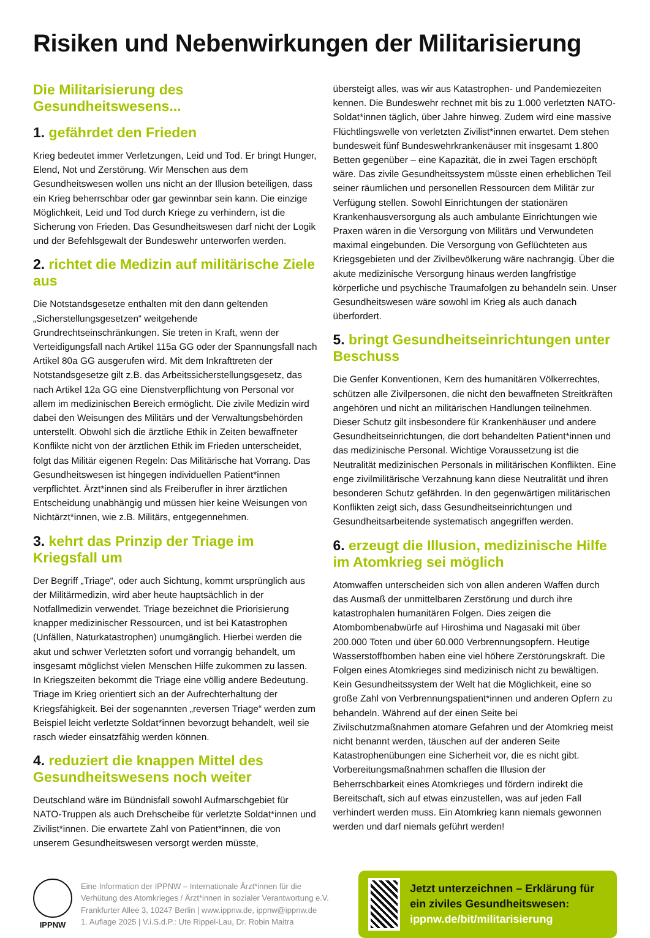Risiken und Nebenwirkungen der Militarisierung
Die Militarisierung des Gesundheitswesens...
1. gefährdet den Frieden
Krieg bedeutet immer Verletzungen, Leid und Tod. Er bringt Hunger, Elend, Not und Zerstörung. Wir Menschen aus dem Gesundheitswesen wollen uns nicht an der Illusion beteiligen, dass ein Krieg beherrschbar oder gar gewinnbar sein kann. Die einzige Möglichkeit, Leid und Tod durch Kriege zu verhindern, ist die Sicherung von Frieden. Das Gesundheitswesen darf nicht der Logik und der Befehlsgewalt der Bundeswehr unterworfen werden.
2. richtet die Medizin auf militärische Ziele aus
Die Notstandsgesetze enthalten mit den dann geltenden „Sicherstellungsgesetzen“ weitgehende Grundrechtseinschränkungen. Sie treten in Kraft, wenn der Verteidigungsfall nach Artikel 115a GG oder der Spannungsfall nach Artikel 80a GG ausgerufen wird. Mit dem Inkrafttreten der Notstandsgesetze gilt z.B. das Arbeitssicherstellungsgesetz, das nach Artikel 12a GG eine Dienstverpflichtung von Personal vor allem im medizinischen Bereich ermöglicht. Die zivile Medizin wird dabei den Weisungen des Militärs und der Verwaltungsbehörden unterstellt. Obwohl sich die ärztliche Ethik in Zeiten bewaffneter Konflikte nicht von der ärztlichen Ethik im Frieden unterscheidet, folgt das Militär eigenen Regeln: Das Militärische hat Vorrang. Das Gesundheitswesen ist hingegen individuellen Patient*innen verpflichtet. Ärzt*innen sind als Freiberufler in ihrer ärztlichen Entscheidung unabhängig und müssen hier keine Weisungen von Nichtärzt*innen, wie z.B. Militärs, entgegennehmen.
3. kehrt das Prinzip der Triage im Kriegsfall um
Der Begriff „Triage“, oder auch Sichtung, kommt ursprünglich aus der Militärmedizin, wird aber heute hauptsächlich in der Notfallmedizin verwendet. Triage bezeichnet die Priorisierung knapper medizinischer Ressourcen, und ist bei Katastrophen (Unfällen, Naturkatastrophen) unumgänglich. Hierbei werden die akut und schwer Verletzten sofort und vorrangig behandelt, um insgesamt möglichst vielen Menschen Hilfe zukommen zu lassen. In Kriegszeiten bekommt die Triage eine völlig andere Bedeutung. Triage im Krieg orientiert sich an der Aufrechterhaltung der Kriegsfähigkeit. Bei der sogenannten „reversen Triage“ werden zum Beispiel leicht verletzte Soldat*innen bevorzugt behandelt, weil sie rasch wieder einsatzfähig werden können.
4. reduziert die knappen Mittel des Gesundheitswesens noch weiter
Deutschland wäre im Bündnisfall sowohl Aufmarschgebiet für NATO-Truppen als auch Drehscheibe für verletzte Soldat*innen und Zivilist*innen. Die erwartete Zahl von Patient*innen, die von unserem Gesundheitswesen versorgt werden müsste,
übersteigt alles, was wir aus Katastrophen- und Pandemiezeiten kennen. Die Bundeswehr rechnet mit bis zu 1.000 verletzten NATO-Soldat*innen täglich, über Jahre hinweg. Zudem wird eine massive Flüchtlingswelle von verletzten Zivilist*innen erwartet. Dem stehen bundesweit fünf Bundeswehrkrankenäuser mit insgesamt 1.800 Betten gegenüber – eine Kapazität, die in zwei Tagen erschöpft wäre. Das zivile Gesundheitssystem müsste einen erheblichen Teil seiner räumlichen und personellen Ressourcen dem Militär zur Verfügung stellen. Sowohl Einrichtungen der stationären Krankenhausversorgung als auch ambulante Einrichtungen wie Praxen wären in die Versorgung von Militärs und Verwundeten maximal eingebunden. Die Versorgung von Geflüchteten aus Kriegsgebieten und der Zivilbevölkerung wäre nachrangig. Über die akute medizinische Versorgung hinaus werden langfristige körperliche und psychische Traumafolgen zu behandeln sein. Unser Gesundheitswesen wäre sowohl im Krieg als auch danach überfordert.
5. bringt Gesundheitseinrichtungen unter Beschuss
Die Genfer Konventionen, Kern des humanitären Völkerrechtes, schützen alle Zivilpersonen, die nicht den bewaffneten Streitkräften angehören und nicht an militärischen Handlungen teilnehmen. Dieser Schutz gilt insbesondere für Krankenhäuser und andere Gesundheitseinrichtungen, die dort behandelten Patient*innen und das medizinische Personal. Wichtige Voraussetzung ist die Neutralität medizinischen Personals in militärischen Konflikten. Eine enge zivilmilitärische Verzahnung kann diese Neutralität und ihren besonderen Schutz gefährden. In den gegenwärtigen militärischen Konflikten zeigt sich, dass Gesundheitseinrichtungen und Gesundheitsarbeitende systematisch angegriffen werden.
6. erzeugt die Illusion, medizinische Hilfe im Atomkrieg sei möglich
Atomwaffen unterscheiden sich von allen anderen Waffen durch das Ausmaß der unmittelbaren Zerstörung und durch ihre katastrophalen humanitären Folgen. Dies zeigen die Atombombenabwürfe auf Hiroshima und Nagasaki mit über 200.000 Toten und über 60.000 Verbrennungsopfern. Heutige Wasserstoffbomben haben eine viel höhere Zerstörungskraft. Die Folgen eines Atomkrieges sind medizinisch nicht zu bewältigen. Kein Gesundheitssystem der Welt hat die Möglichkeit, eine so große Zahl von Verbrennungspatient*innen und anderen Opfern zu behandeln. Während auf der einen Seite bei Zivilschutzmaßnahmen atomare Gefahren und der Atomkrieg meist nicht benannt werden, täuschen auf der anderen Seite Katastrophenübungen eine Sicherheit vor, die es nicht gibt. Vorbereitungsmaßnahmen schaffen die Illusion der Beherrschbarkeit eines Atomkrieges und fördern indirekt die Bereitschaft, sich auf etwas einzustellen, was auf jeden Fall verhindert werden muss. Ein Atomkrieg kann niemals gewonnen werden und darf niemals geführt werden!
IPPNW
Eine Information der IPPNW – Internationale Ärzt*innen für die Verhütung des Atomkrieges / Ärzt*innen in sozialer Verantwortung e.V.
Frankfurter Allee 3, 10247 Berlin | www.ippnw.de, ippnw@ippnw.de
1. Auflage 2025 | V.i.S.d.P.: Ute Rippel-Lau, Dr. Robin Maitra
Jetzt unterzeichnen – Erklärung für ein ziviles Gesundheitswesen:
ippnw.de/bit/militarisierung